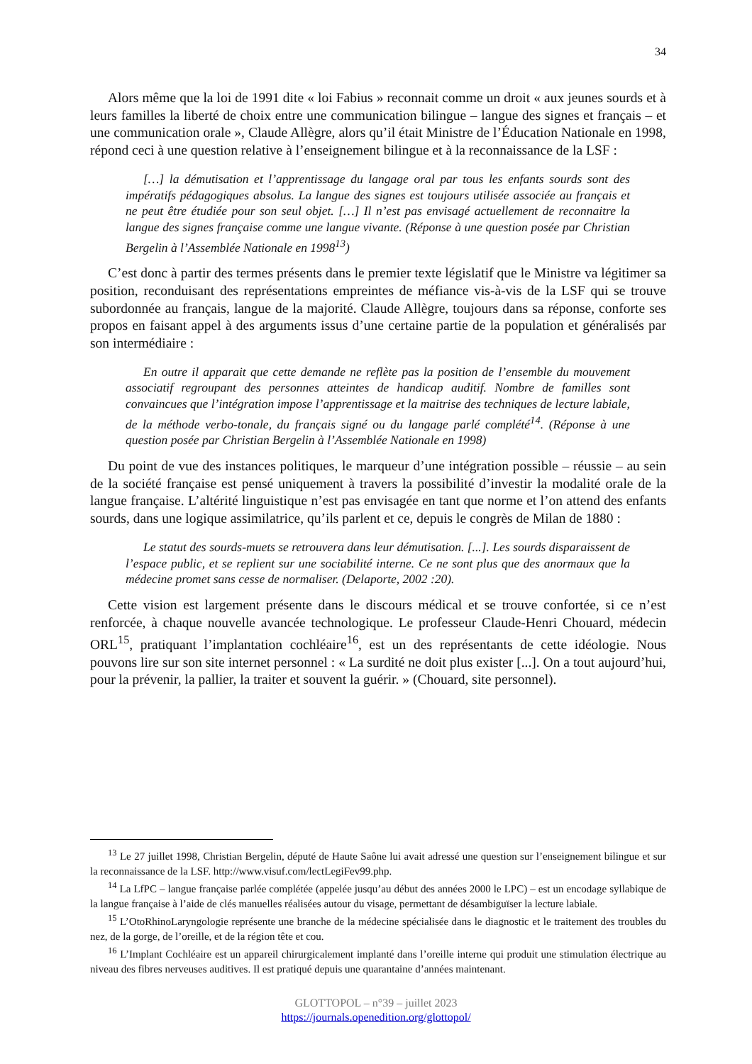34
Alors même que la loi de 1991 dite « loi Fabius » reconnait comme un droit « aux jeunes sourds et à leurs familles la liberté de choix entre une communication bilingue – langue des signes et français – et une communication orale », Claude Allègre, alors qu’il était Ministre de l’Éducation Nationale en 1998, répond ceci à une question relative à l’enseignement bilingue et à la reconnaissance de la LSF :
[…] la démutisation et l’apprentissage du langage oral par tous les enfants sourds sont des impératifs pédagogiques absolus. La langue des signes est toujours utilisée associée au français et ne peut être étudiée pour son seul objet. […] Il n’est pas envisagé actuellement de reconnaitre la langue des signes française comme une langue vivante. (Réponse à une question posée par Christian Bergelin à l’Assemblée Nationale en 1998<sup>13</sup>)
C’est donc à partir des termes présents dans le premier texte législatif que le Ministre va légitimer sa position, reconduisant des représentations empreintes de méfiance vis-à-vis de la LSF qui se trouve subordonnée au français, langue de la majorité. Claude Allègre, toujours dans sa réponse, conforte ses propos en faisant appel à des arguments issus d’une certaine partie de la population et généralisés par son intermédiaire :
En outre il apparait que cette demande ne reflète pas la position de l’ensemble du mouvement associatif regroupant des personnes atteintes de handicap auditif. Nombre de familles sont convaincues que l’intégration impose l’apprentissage et la maitrise des techniques de lecture labiale, de la méthode verbo-tonale, du français signé ou du langage parlé complété<sup>14</sup>. (Réponse à une question posée par Christian Bergelin à l’Assemblée Nationale en 1998)
Du point de vue des instances politiques, le marqueur d’une intégration possible – réussie – au sein de la société française est pensé uniquement à travers la possibilité d’investir la modalité orale de la langue française. L’altérité linguistique n’est pas envisagée en tant que norme et l’on attend des enfants sourds, dans une logique assimilatrice, qu’ils parlent et ce, depuis le congrès de Milan de 1880 :
Le statut des sourds-muets se retrouvera dans leur démutisation. [...]. Les sourds disparaissent de l’espace public, et se replient sur une sociabilité interne. Ce ne sont plus que des anormaux que la médecine promet sans cesse de normaliser. (Delaporte, 2002 :20).
Cette vision est largement présente dans le discours médical et se trouve confortée, si ce n’est renforcée, à chaque nouvelle avancée technologique. Le professeur Claude-Henri Chouard, médecin ORL<sup>15</sup>, pratiquant l’implantation cochléaire<sup>16</sup>, est un des représentants de cette idéologie. Nous pouvons lire sur son site internet personnel : « La surdité ne doit plus exister [...]. On a tout aujourd’hui, pour la prévenir, la pallier, la traiter et souvent la guérir. » (Chouard, site personnel).
<sup>13</sup> Le 27 juillet 1998, Christian Bergelin, député de Haute Saône lui avait adressé une question sur l’enseignement bilingue et sur la reconnaissance de la LSF. http://www.visuf.com/lectLegiFev99.php.
<sup>14</sup> La LfPC – langue française parlée complétée (appelée jusqu’au début des années 2000 le LPC) – est un encodage syllabique de la langue française à l’aide de clés manuelles réalisées autour du visage, permettant de désambiguïser la lecture labiale.
<sup>15</sup> L’OtoRhinoLaryngologie représente une branche de la médecine spécialisée dans le diagnostic et le traitement des troubles du nez, de la gorge, de l’oreille, et de la région tête et cou.
<sup>16</sup> L’Implant Cochléaire est un appareil chirurgicalement implanté dans l’oreille interne qui produit une stimulation électrique au niveau des fibres nerveuses auditives. Il est pratiqué depuis une quarantaine d’années maintenant.
GLOTTOPOL – n°39 – juillet 2023
https://journals.openedition.org/glottopol/